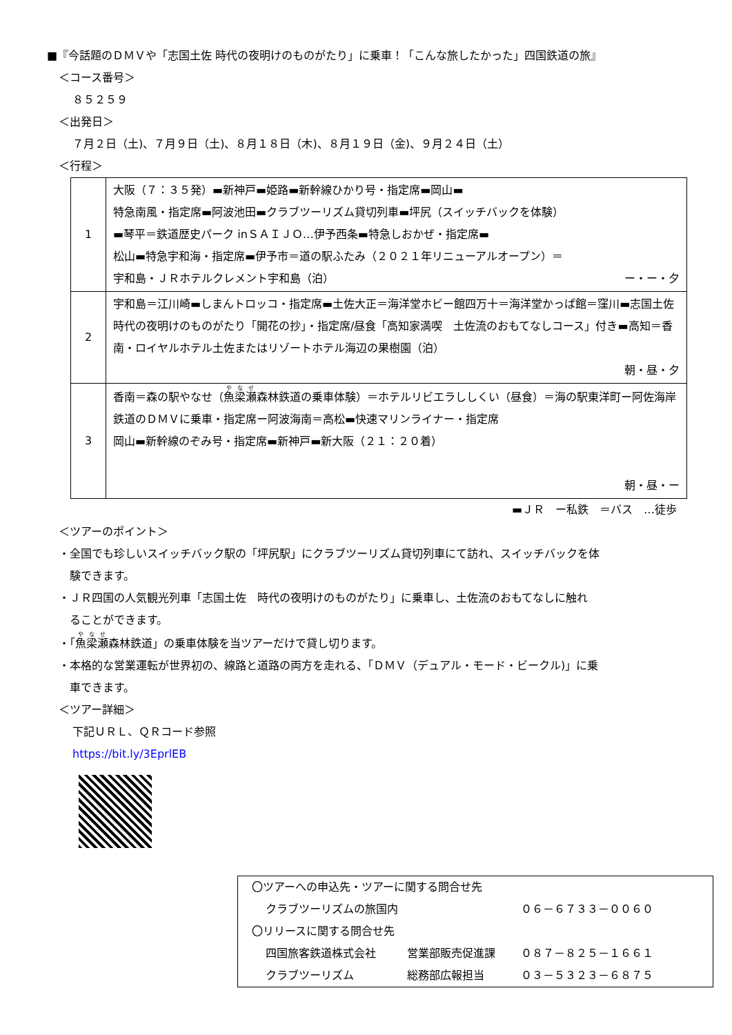■『今話題のＤＭＶや「志国土佐 時代の夜明けのものがたり」に乗車！「こんな旅したかった」四国鉄道の旅』
＜コース番号＞
８５２５９
＜出発日＞
７月２日（土)、７月９日（土)、８月１８日（木)、８月１９日（金)、９月２４日（土）
＜行程＞
| 1 | 大阪（７：３５発）▬新神戸▬姫路▬新幹線ひかり号・指定席▬岡山▬ 特急南風・指定席▬阿波池田▬クラブツーリズム貸切列車▬坪尻（スイッチバックを体験） ▬琴平＝鉄道歴史パーク inＳＡＩＪＯ…伊予西条▬特急しおかぜ・指定席▬ 松山▬特急宇和海・指定席▬伊予市＝道の駅ふたみ（２０２１年リニューアルオープン）＝ 宇和島・ＪＲホテルクレメント宇和島（泊） ー・ー・夕 |
| 2 | 宇和島＝江川崎▬しまんトロッコ・指定席▬土佐大正＝海洋堂ホビー館四万十＝海洋堂かっぱ館＝窪川▬志国土佐 時代の夜明けのものがたり「開花の抄」・指定席/昼食「高知家満喫 土佐流のおもてなしコース」付き▬高知＝香南・ロイヤルホテル土佐またはリゾートホテル海辺の果樹園（泊） 朝・昼・夕 |
| 3 | 香南＝森の駅やなせ（ 魚梁瀬 森林鉄道の乗車体験）＝ホテルリビエラししくい（昼食）＝海の駅東洋町ー阿佐海岸鉄道のＤＭＶに乗車・指定席ー阿波海南＝高松▬快速マリンライナー・指定席 岡山▬新幹線のぞみ号・指定席▬新神戸▬新大阪（２１：２０着） 朝・昼・ー |
▬ＪＲ　ー私鉄　＝バス　…徒歩
＜ツアーのポイント＞
・全国でも珍しいスイッチバック駅の「坪尻駅」にクラブツーリズム貸切列車にて訪れ、スイッチバックを体
　験できます。
・ＪＲ四国の人気観光列車「志国土佐　時代の夜明けのものがたり」に乗車し、土佐流のおもてなしに触れ
　ることができます。
・「魚梁瀬森林鉄道」の乗車体験を当ツアーだけで貸し切ります。
・本格的な営業運転が世界初の、線路と道路の両方を走れる、「ＤＭＶ（デュアル・モード・ビークル)」に乗
　車できます。
＜ツアー詳細＞
下記ＵＲＬ、ＱＲコード参照
https://bit.ly/3EprlEB
〇ツアーへの申込先・ツアーに関する問合せ先
クラブツーリズムの旅国内 ０６－６７３３－００６０
〇リリースに関する問合せ先
四国旅客鉄道株式会社 営業部販売促進課 ０８７－８２５－１６６１
クラブツーリズム 総務部広報担当 ０３－５３２３－６８７５